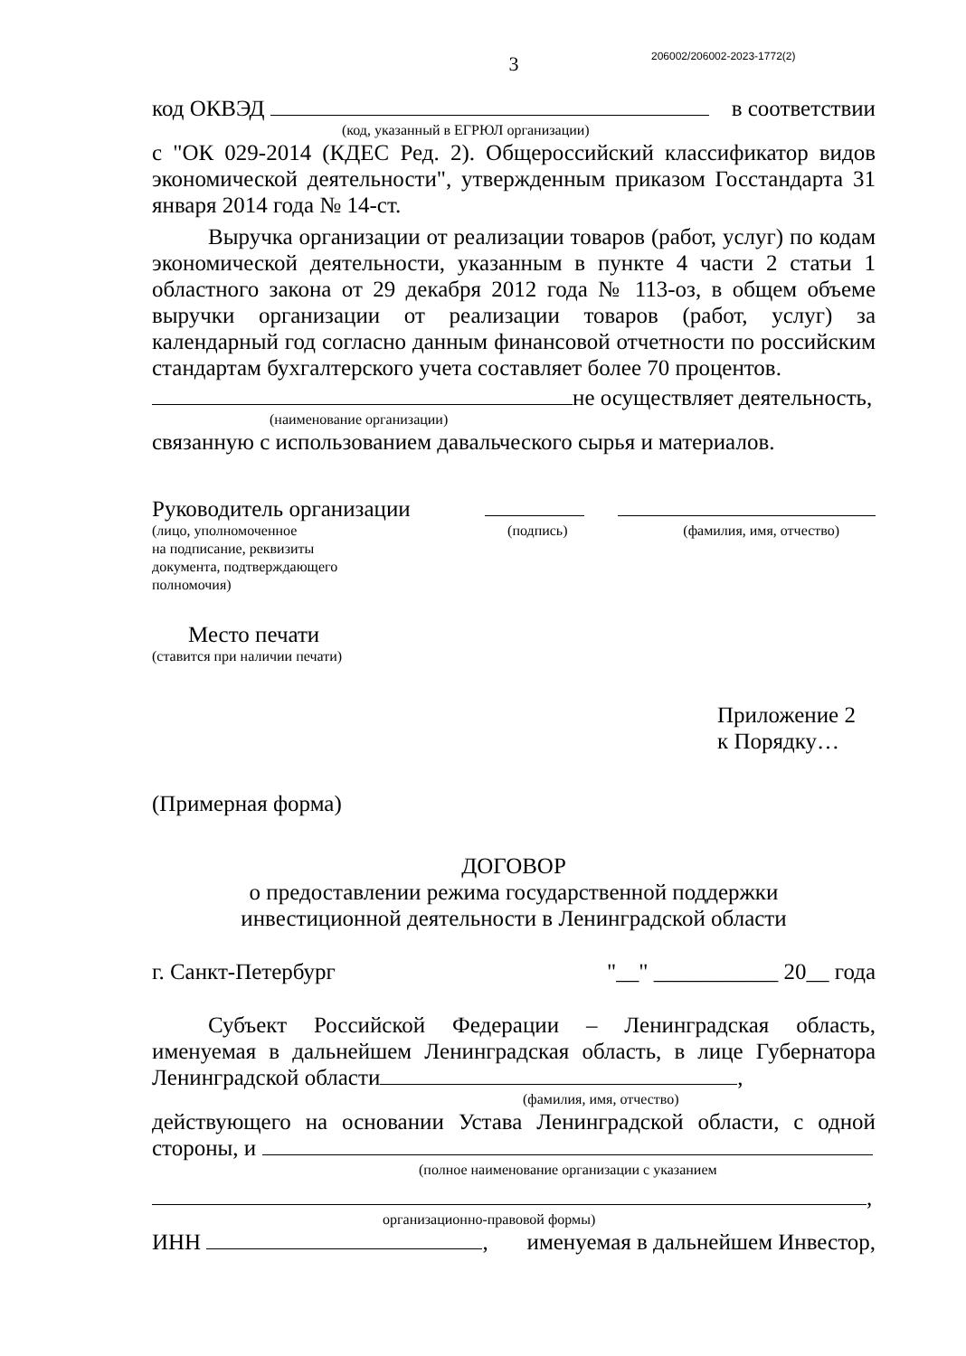206002/206002-2023-1772(2)
3
код ОКВЭД в соответствии
(код, указанный в ЕГРЮЛ организации)
с "ОК 029-2014 (КДЕС Ред. 2). Общероссийский классификатор видов экономической деятельности", утвержденным приказом Госстандарта 31 января 2014 года № 14-ст.
Выручка организации от реализации товаров (работ, услуг) по кодам экономической деятельности, указанным в пункте 4 части 2 статьи 1 областного закона от 29 декабря 2012 года № 113-оз, в общем объеме выручки организации от реализации товаров (работ, услуг) за календарный год согласно данным финансовой отчетности по российским стандартам бухгалтерского учета составляет более 70 процентов.
не осуществляет деятельность,
(наименование организации)
связанную с использованием давальческого сырья и материалов.
Руководитель организации
(лицо, уполномоченное
на подписание, реквизиты
документа, подтверждающего
полномочия) (подпись) (фамилия, имя, отчество)
Место печати
(ставится при наличии печати)
Приложение 2
к Порядку…
(Примерная форма)
ДОГОВОР
о предоставлении режима государственной поддержки
инвестиционной деятельности в Ленинградской области
г. Санкт-Петербург "__" ___________ 20__ года
Субъект Российской Федерации – Ленинградская область, именуемая в дальнейшем Ленинградская область, в лице Губернатора Ленинградской области ,
(фамилия, имя, отчество)
действующего на основании Устава Ленинградской области, с одной стороны, и
(полное наименование организации с указанием
,
организационно-правовой формы)
ИНН , именуемая в дальнейшем Инвестор,